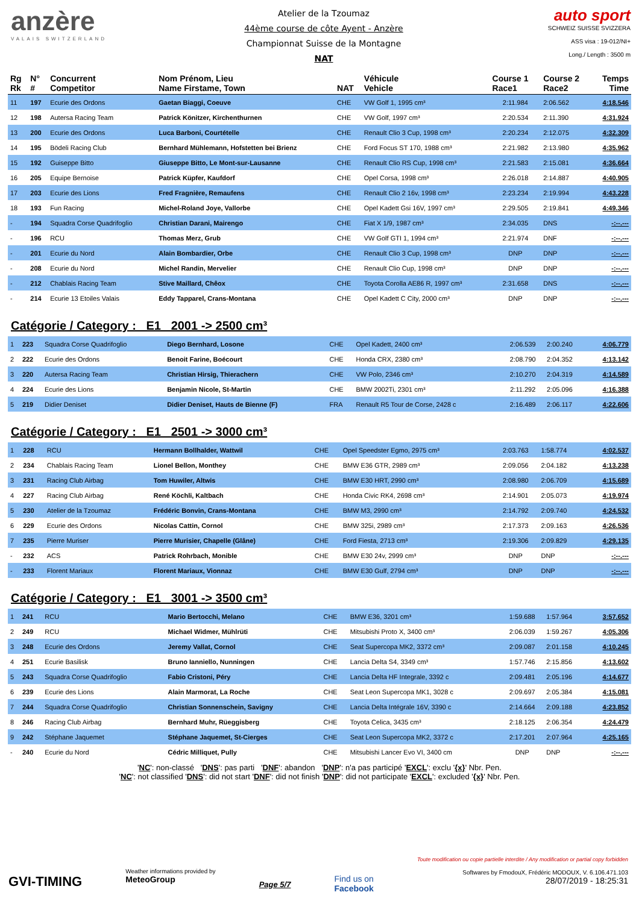anzère
VALAIS SWITZERLAND
Atelier de la Tzoumaz
44ème course de côte Ayent - Anzère
Championnat Suisse de la Montagne
NAT
auto sport
SCHWEIZ SUISSE SVIZZERA
ASS visa : 19-012/NI+
Long./ Length : 3500 m
| Rg Rk | N° # | Concurrent Competitor | Nom Prénom, Lieu Name Firstame, Town | NAT | Véhicule Vehicle | Course 1 Race1 | Course 2 Race2 | Temps Time |
| --- | --- | --- | --- | --- | --- | --- | --- | --- |
| 11 | 197 | Ecurie des Ordons | Gaetan Biaggi, Coeuve | CHE | VW Golf 1, 1995 cm³ | 2:11.984 | 2:06.562 | 4:18.546 |
| 12 | 198 | Autersa Racing Team | Patrick Könitzer, Kirchenthurnen | CHE | VW Golf, 1997 cm³ | 2:20.534 | 2:11.390 | 4:31.924 |
| 13 | 200 | Ecurie des Ordons | Luca Barboni, Courtételle | CHE | Renault Clio 3 Cup, 1998 cm³ | 2:20.234 | 2:12.075 | 4:32.309 |
| 14 | 195 | Bödeli Racing Club | Bernhard Mühlemann, Hofstetten bei Brienz | CHE | Ford Focus ST 170, 1988 cm³ | 2:21.982 | 2:13.980 | 4:35.962 |
| 15 | 192 | Guiseppe Bitto | Giuseppe Bitto, Le Mont-sur-Lausanne | CHE | Renault Clio RS Cup, 1998 cm³ | 2:21.583 | 2:15.081 | 4:36.664 |
| 16 | 205 | Equipe Bernoise | Patrick Küpfer, Kaufdorf | CHE | Opel Corsa, 1998 cm³ | 2:26.018 | 2:14.887 | 4:40.905 |
| 17 | 203 | Ecurie des Lions | Fred Fragnière, Remaufens | CHE | Renault Clio 2 16v, 1998 cm³ | 2:23.234 | 2:19.994 | 4:43.228 |
| 18 | 193 | Fun Racing | Michel-Roland Joye, Vallorbe | CHE | Opel Kadett Gsi 16V, 1997 cm³ | 2:29.505 | 2:19.841 | 4:49.346 |
| - | 194 | Squadra Corse Quadrifoglio | Christian Darani, Mairengo | CHE | Fiat X 1/9, 1987 cm³ | 2:34.035 | DNS | -:--.--- |
| - | 196 | RCU | Thomas Merz, Grub | CHE | VW Golf GTI 1, 1994 cm³ | 2:21.974 | DNF | -:--.--- |
| - | 201 | Ecurie du Nord | Alain Bombardier, Orbe | CHE | Renault Clio 3 Cup, 1998 cm³ | DNP | DNP | -:--.--- |
| - | 208 | Ecurie du Nord | Michel Randin, Mervelier | CHE | Renault Clio Cup, 1998 cm³ | DNP | DNP | -:--.--- |
| - | 212 | Chablais Racing Team | Stive Maillard, Chêox | CHE | Toyota Corolla AE86 R, 1997 cm³ | 2:31.658 | DNS | -:--.--- |
| - | 214 | Ecurie 13 Etoiles Valais | Eddy Tapparel, Crans-Montana | CHE | Opel Kadett C City, 2000 cm³ | DNP | DNP | -:--.--- |
Catégorie / Category : E1 2001 -> 2500 cm³
| 1 | 223 | Squadra Corse Quadrifoglio | Diego Bernhard, Losone | CHE | Opel Kadett, 2400 cm³ | 2:06.539 | 2:00.240 | 4:06.779 |
| 2 | 222 | Ecurie des Ordons | Benoit Farine, Boécourt | CHE | Honda CRX, 2380 cm³ | 2:08.790 | 2:04.352 | 4:13.142 |
| 3 | 220 | Autersa Racing Team | Christian Hirsig, Thierachern | CHE | VW Polo, 2346 cm³ | 2:10.270 | 2:04.319 | 4:14.589 |
| 4 | 224 | Ecurie des Lions | Benjamin Nicole, St-Martin | CHE | BMW 2002Ti, 2301 cm³ | 2:11.292 | 2:05.096 | 4:16.388 |
| 5 | 219 | Didier Deniset | Didier Deniset, Hauts de Bienne (F) | FRA | Renault R5 Tour de Corse, 2428 c | 2:16.489 | 2:06.117 | 4:22.606 |
Catégorie / Category : E1 2501 -> 3000 cm³
| 1 | 228 | RCU | Hermann Bollhalder, Wattwil | CHE | Opel Speedster Egmo, 2975 cm³ | 2:03.763 | 1:58.774 | 4:02.537 |
| 2 | 234 | Chablais Racing Team | Lionel Bellon, Monthey | CHE | BMW E36 GTR, 2989 cm³ | 2:09.056 | 2:04.182 | 4:13.238 |
| 3 | 231 | Racing Club Airbag | Tom Huwiler, Altwis | CHE | BMW E30 HRT, 2990 cm³ | 2:08.980 | 2:06.709 | 4:15.689 |
| 4 | 227 | Racing Club Airbag | René Köchli, Kaltbach | CHE | Honda Civic RK4, 2698 cm³ | 2:14.901 | 2:05.073 | 4:19.974 |
| 5 | 230 | Atelier de la Tzoumaz | Frédéric Bonvin, Crans-Montana | CHE | BMW M3, 2990 cm³ | 2:14.792 | 2:09.740 | 4:24.532 |
| 6 | 229 | Ecurie des Ordons | Nicolas Cattin, Cornol | CHE | BMW 325i, 2989 cm³ | 2:17.373 | 2:09.163 | 4:26.536 |
| 7 | 235 | Pierre Muriser | Pierre Murisier, Chapelle (Glâne) | CHE | Ford Fiesta, 2713 cm³ | 2:19.306 | 2:09.829 | 4:29.135 |
| - | 232 | ACS | Patrick Rohrbach, Monible | CHE | BMW E30 24v, 2999 cm³ | DNP | DNP | -:--.--- |
| - | 233 | Florent Mariaux | Florent Mariaux, Vionnaz | CHE | BMW E30 Gulf, 2794 cm³ | DNP | DNP | -:--.--- |
Catégorie / Category : E1 3001 -> 3500 cm³
| 1 | 241 | RCU | Mario Bertocchi, Melano | CHE | BMW E36, 3201 cm³ | 1:59.688 | 1:57.964 | 3:57.652 |
| 2 | 249 | RCU | Michael Widmer, Mühlrüti | CHE | Mitsubishi Proto X, 3400 cm³ | 2:06.039 | 1:59.267 | 4:05.306 |
| 3 | 248 | Ecurie des Ordons | Jeremy Vallat, Cornol | CHE | Seat Supercopa MK2, 3372 cm³ | 2:09.087 | 2:01.158 | 4:10.245 |
| 4 | 251 | Ecurie Basilisk | Bruno Ianniello, Nunningen | CHE | Lancia Delta S4, 3349 cm³ | 1:57.746 | 2:15.856 | 4:13.602 |
| 5 | 243 | Squadra Corse Quadrifoglio | Fabio Cristoni, Péry | CHE | Lancia Delta HF Integrale, 3392 c | 2:09.481 | 2:05.196 | 4:14.677 |
| 6 | 239 | Ecurie des Lions | Alain Marmorat, La Roche | CHE | Seat Leon Supercopa MK1, 3028 c | 2:09.697 | 2:05.384 | 4:15.081 |
| 7 | 244 | Squadra Corse Quadrifoglio | Christian Sonnenschein, Savigny | CHE | Lancia Delta Intégrale 16V, 3390 c | 2:14.664 | 2:09.188 | 4:23.852 |
| 8 | 246 | Racing Club Airbag | Bernhard Muhr, Rüeggisberg | CHE | Toyota Celica, 3435 cm³ | 2:18.125 | 2:06.354 | 4:24.479 |
| 9 | 242 | Stéphane Jaquemet | Stéphane Jaquemet, St-Cierges | CHE | Seat Leon Supercopa MK2, 3372 c | 2:17.201 | 2:07.964 | 4:25.165 |
| - | 240 | Ecurie du Nord | Cédric Milliquet, Pully | CHE | Mitsubishi Lancer Evo VI, 3400 cm | DNP | DNP | -:--.--- |
'NC': non-classé 'DNS': pas parti 'DNF': abandon 'DNP': n'a pas participé 'EXCL': exclu '{x}' Nbr. Pen.
'NC': not classified 'DNS': did not start 'DNF': did not finish 'DNP': did not participate 'EXCL': excluded '{x}' Nbr. Pen.
GVI-TIMING
Weather informations provided by
MeteoGroup
Page 5/7
Find us on
Facebook
Toute modification ou copie partielle interdite / Any modification or partial copy forbidden
Softwares by FmodouX, Frédéric MODOUX, V. 6.106.471.103
28/07/2019 - 18:25:31